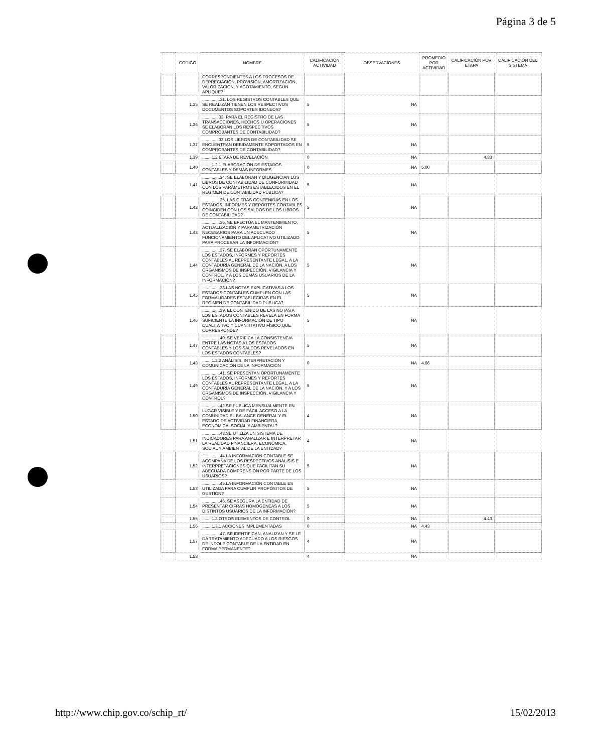Página 3 de 5
| | CODIGO | NOMBRE | CALIFICACIÓN ACTIVIDAD | OBSERVACIONES | PROMEDIO POR ACTIVIDAD | CALIFICACIÓN POR ETAPA | CALIFICACIÓN DEL SISTEMA |
| --- | --- | --- | --- | --- | --- | --- | --- |
| | | CORRESPONDIENTES A LOS PROCESOS DE DEPRECIACIÓN, PROVISIÓN, AMORTIZACIÓN, VALORIZACIÓN, Y AGOTAMIENTO, SEGÚN APLIQUE? | | | | | |
| | 1.35 | ...............31. LOS REGISTROS CONTABLES QUE SE REALIZAN TIENEN LOS RESPECTIVOS DOCUMENTOS SOPORTES IDONEOS? | 5 | NA | | | |
| | 1.36 | ............. 32. PARA EL REGISTRO DE LAS TRANSACCIONES, HECHOS U OPERACIONES SE ELABORAN LOS RESPECTIVOS COMPROBANTES DE CONTABILIDAD? | 5 | NA | | | |
| | 1.37 | ............. 33 LOS LIBROS DE CONTABILIDAD SE ENCUENTRAN DEBIDAMENTE SOPORTADOS EN COMPROBANTES DE CONTABILIDAD? | 5 | NA | | | |
| | 1.39 | ........1.2 ETAPA DE REVELACIÓN | 0 | NA | | 4.83 | |
| | 1.40 | ........1.2.1 ELABORACIÓN DE ESTADOS CONTABLES Y DEMÁS INFORMES | 0 | NA | 5.00 | | |
| | 1.41 | ...............34. SE ELABORAN Y DILIGENCIAN LOS LIBROS DE CONTABILIDAD DE CONFORMIDAD CON LOS PARÁMETROS ESTABLECIDOS EN EL RÉGIMEN DE CONTABILIDAD PÚBLICA? | 5 | NA | | | |
| | 1.42 | ...............35. LAS CIFRAS CONTENIDAS EN LOS ESTADOS, INFORMES Y REPORTES CONTABLES COINCIDEN CON LOS SALDOS DE LOS LIBROS DE CONTABILIDAD? | 5 | NA | | | |
| | 1.43 | ...............36. SE EFECTÚA EL MANTENIMIENTO, ACTUALIZACIÓN Y PARAMETRIZACIÓN NECESARIOS PARA UN ADECUADO FUNCIONAMIENTO DEL APLICATIVO UTILIZADO PARA PROCESAR LA INFORMACIÓN? | 5 | NA | | | |
| | 1.44 | ...............37. SE ELABORAN OPORTUNAMENTE LOS ESTADOS, INFORMES Y REPORTES CONTABLES AL REPRESENTANTE LEGAL, A LA CONTADURÍA GENERAL DE LA NACIÓN, A LOS ORGANISMOS DE INSPECCIÓN, VIGILANCIA Y CONTROL, Y A LOS DEMÁS USUARIOS DE LA INFORMACIÓN? | 5 | NA | | | |
| | 1.45 | ...............38.LAS NOTAS EXPLICATIVAS A LOS ESTADOS CONTABLES CUMPLEN CON LAS FORMALIDADES ESTABLECIDAS EN EL RÉGIMEN DE CONTABILIDAD PÚBLICA? | 5 | NA | | | |
| | 1.46 | ...............39. EL CONTENIDO DE LAS NOTAS A LOS ESTADOS CONTABLES REVELA EN FORMA SUFICIENTE LA INFORMACIÓN DE TIPO CUALITATIVO Y CUANTITATIVO FÍSICO QUE CORRESPONDE? | 5 | NA | | | |
| | 1.47 | ...............40. SE VERIFICA LA CONSISTENCIA ENTRE LAS NOTAS A LOS ESTADOS CONTABLES Y LOS SALDOS REVELADOS EN LOS ESTADOS CONTABLES? | 5 | NA | | | |
| | 1.48 | ........1.2.2 ANÁLISIS, INTERPRETACIÓN Y COMUNICACIÓN DE LA INFORMACIÓN | 0 | NA | 4.66 | | |
| | 1.49 | ...............41. SE PRESENTAN OPORTUNAMENTE LOS ESTADOS, INFORMES Y REPORTES CONTABLES AL REPRESENTANTE LEGAL, A LA CONTADURÍA GENERAL DE LA NACIÓN, Y A LOS ORGANISMOS DE INSPECCIÓN, VIGILANCIA Y CONTROL? | 5 | NA | | | |
| | 1.50 | ...............42.SE PUBLICA MENSUALMENTE EN LUGAR VISIBLE Y DE FÁCIL ACCESO A LA COMUNIDAD EL BALANCE GENERAL Y EL ESTADO DE ACTIVIDAD FINANCIERA, ECONÓMICA, SOCIAL Y AMBIENTAL? | 4 | NA | | | |
| | 1.51 | ...............43.SE UTILIZA UN SISTEMA DE INDICADORES PARA ANALIZAR E INTERPRETAR LA REALIDAD FINANCIERA, ECONÓMICA, SOCIAL Y AMBIENTAL DE LA ENTIDAD? | 4 | NA | | | |
| | 1.52 | ...............44.LA INFORMACIÓN CONTABLE SE ACOMPAÑA DE LOS RESPECTIVOS ANÁLISIS E INTERPRETACIONES QUE FACILITAN SU ADECUADA COMPRENSIÓN POR PARTE DE LOS USUARIOS? | 5 | NA | | | |
| | 1.53 | ...............45.LA INFORMACIÓN CONTABLE ES UTILIZADA PARA CUMPLIR PROPÓSITOS DE GESTIÓN? | 5 | NA | | | |
| | 1.54 | ...............46. SE ASEGURA LA ENTIDAD DE PRESENTAR CIFRAS HOMOGENEAS A LOS DISTINTOS USUARIOS DE LA INFORMACIÓN? | 5 | NA | | | |
| | 1.55 | ........1.3 OTROS ELEMENTOS DE CONTROL | 0 | NA | | 4.43 | |
| | 1.56 | ........1.3.1 ACCIONES IMPLEMENTADAS | 0 | NA | 4.43 | | |
| | 1.57 | ...............47. SE IDENTIFICAN, ANALIZAN Y SE LE DA TRATAMIENTO ADECUADO A LOS RIESGOS DE ÍNDOLE CONTABLE DE LA ENTIDAD EN FORMA PERMANENTE? | 4 | NA | | | |
| | 1.58 | | 4 | NA | | | |
http://www.chip.gov.co/schip_rt/
15/02/2013